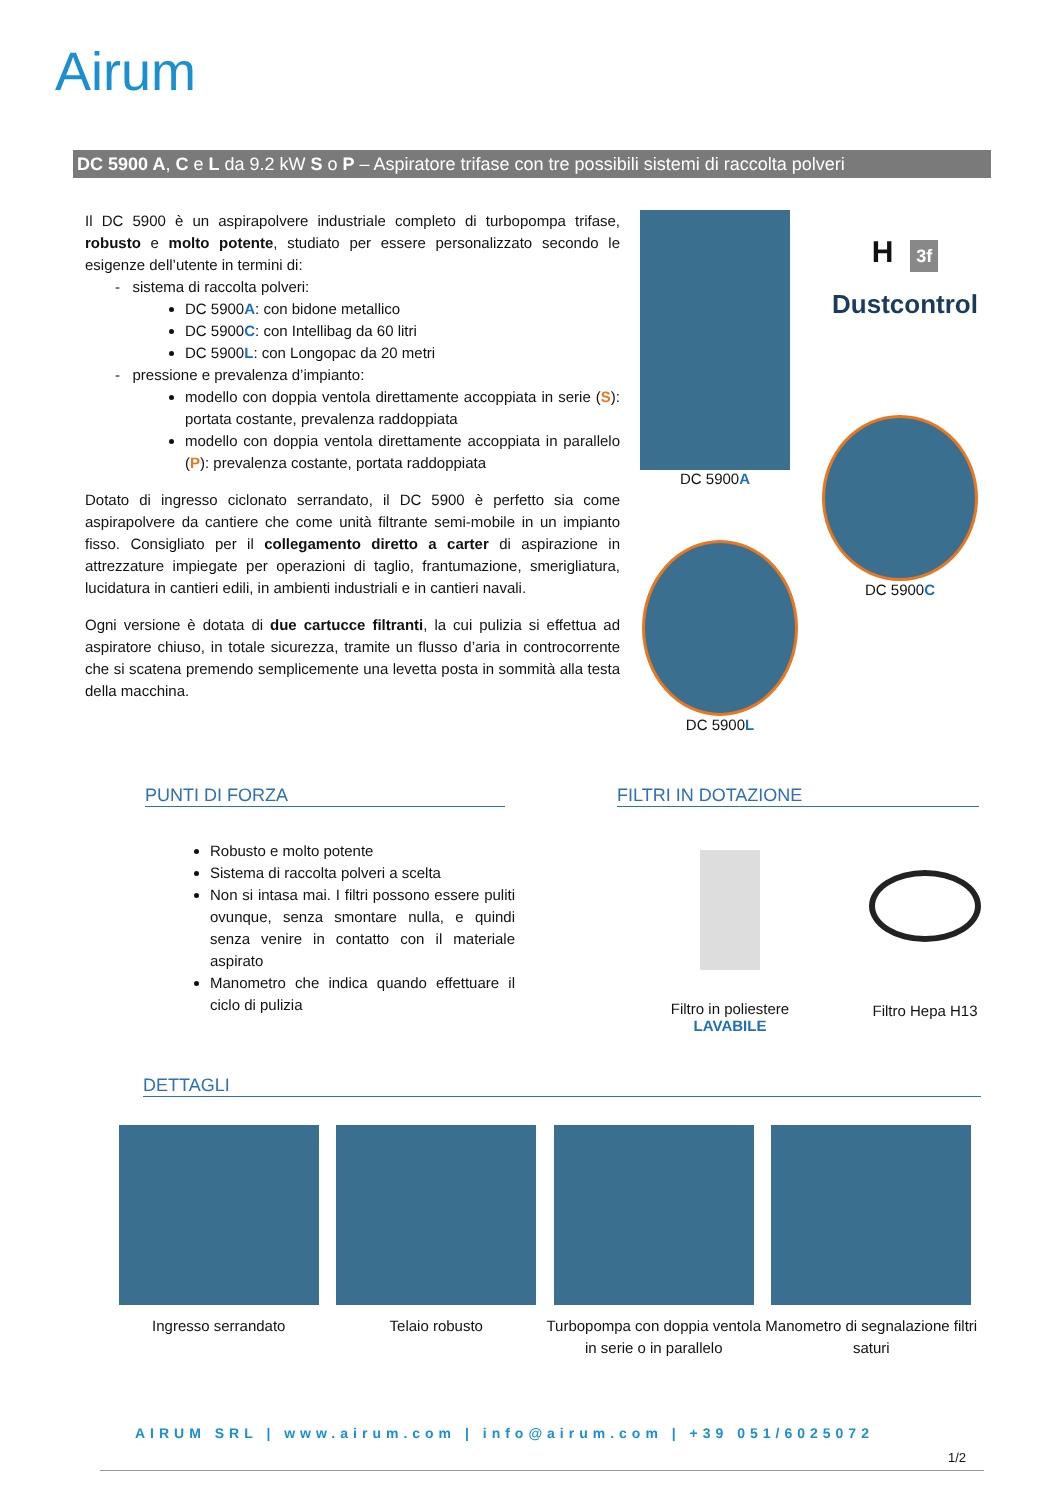Airum
DC 5900 A, C e L da 9.2 kW S o P – Aspiratore trifase con tre possibili sistemi di raccolta polveri
Il DC 5900 è un aspirapolvere industriale completo di turbopompa trifase, robusto e molto potente, studiato per essere personalizzato secondo le esigenze dell’utente in termini di:
- sistema di raccolta polveri:
DC 5900A: con bidone metallico
DC 5900C: con Intellibag da 60 litri
DC 5900L: con Longopac da 20 metri
- pressione e prevalenza d’impianto:
modello con doppia ventola direttamente accoppiata in serie (S): portata costante, prevalenza raddoppiata
modello con doppia ventola direttamente accoppiata in parallelo (P): prevalenza costante, portata raddoppiata
Dotato di ingresso ciclonato serrandato, il DC 5900 è perfetto sia come aspirapolvere da cantiere che come unità filtrante semi-mobile in un impianto fisso. Consigliato per il collegamento diretto a carter di aspirazione in attrezzature impiegate per operazioni di taglio, frantumazione, smerigliatura, lucidatura in cantieri edili, in ambienti industriali e in cantieri navali.
Ogni versione è dotata di due cartucce filtranti, la cui pulizia si effettua ad aspiratore chiuso, in totale sicurezza, tramite un flusso d’aria in controcorrente che si scatena premendo semplicemente una levetta posta in sommità alla testa della macchina.
DC 5900A
H 3f
Dustcontrol
DC 5900C
DC 5900L
PUNTI DI FORZA FILTRI IN DOTAZIONE
Robusto e molto potente
Sistema di raccolta polveri a scelta
Non si intasa mai. I filtri possono essere puliti ovunque, senza smontare nulla, e quindi senza venire in contatto con il materiale aspirato
Manometro che indica quando effettuare il ciclo di pulizia
Filtro in poliestere
LAVABILE
Filtro Hepa H13
DETTAGLI
Ingresso serrandato Telaio robusto Turbopompa con doppia ventola in serie o in parallelo
Manometro di segnalazione filtri saturi
AIRUM SRL | www.airum.com | info@airum.com | +39 051/6025072
1/2